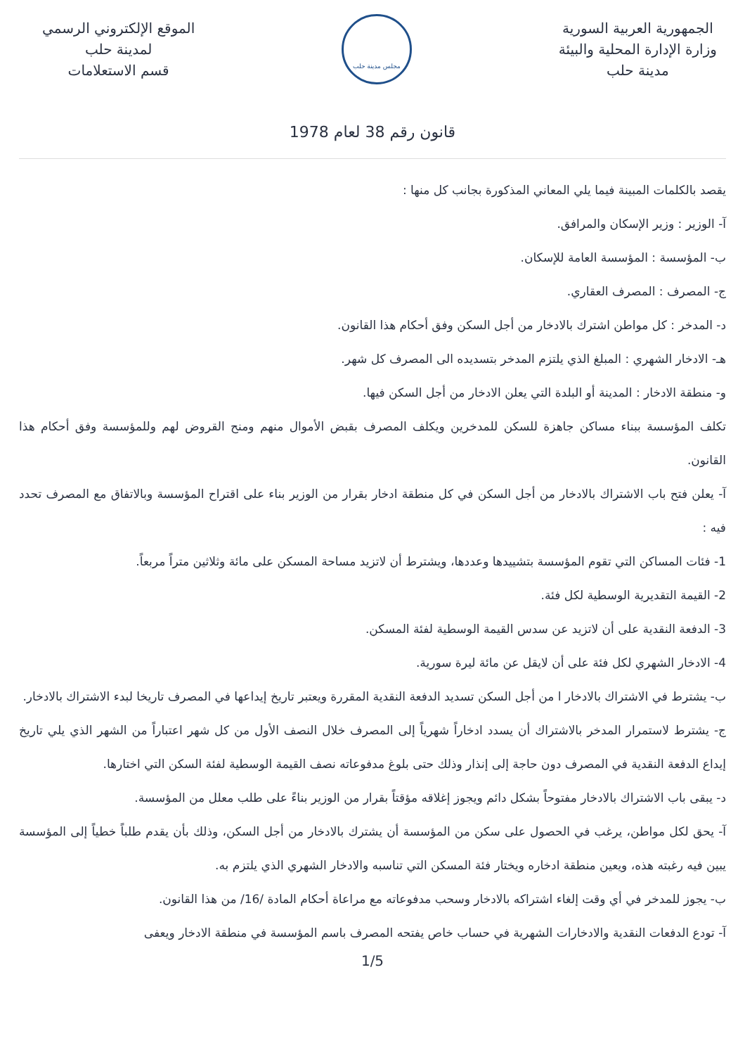الجمهورية العربية السورية
وزارة الإدارة المحلية والبيئة
مدينة حلب
مجلس مدينة حلب
الموقع الإلكتروني الرسمي
لمدينة حلب
قسم الاستعلامات
قانون رقم 38 لعام 1978
يقصد بالكلمات المبينة فيما يلي المعاني المذكورة بجانب كل منها :
آ- الوزير : وزير الإسكان والمرافق.
ب- المؤسسة : المؤسسة العامة للإسكان.
ج- المصرف : المصرف العقاري.
د- المدخر : كل مواطن اشترك بالادخار من أجل السكن وفق أحكام هذا القانون.
هـ- الادخار الشهري : المبلغ الذي يلتزم المدخر بتسديده الى المصرف كل شهر.
و- منطقة الادخار : المدينة أو البلدة التي يعلن الادخار من أجل السكن فيها.
تكلف المؤسسة ببناء مساكن جاهزة للسكن للمدخرين ويكلف المصرف بقبض الأموال منهم ومنح القروض لهم وللمؤسسة وفق أحكام هذا القانون.
آ- يعلن فتح باب الاشتراك بالادخار من أجل السكن في كل منطقة ادخار بقرار من الوزير بناء على اقتراح المؤسسة وبالاتفاق مع المصرف تحدد فيه :
1- فئات المساكن التي تقوم المؤسسة بتشييدها وعددها، ويشترط أن لاتزيد مساحة المسكن على مائة وثلاثين متراً مربعاً.
2- القيمة التقديرية الوسطية لكل فئة.
3- الدفعة النقدية على أن لاتزيد عن سدس القيمة الوسطية لفئة المسكن.
4- الادخار الشهري لكل فئة على أن لايقل عن مائة ليرة سورية.
ب- يشترط في الاشتراك بالادخار ا من أجل السكن تسديد الدفعة النقدية المقررة ويعتبر تاريخ إيداعها في المصرف تاريخا لبدء الاشتراك بالادخار.
ج- يشترط لاستمرار المدخر بالاشتراك أن يسدد ادخاراً شهرياً إلى المصرف خلال النصف الأول من كل شهر اعتباراً من الشهر الذي يلي تاريخ إيداع الدفعة النقدية في المصرف دون حاجة إلى إنذار وذلك حتى بلوغ مدفوعاته نصف القيمة الوسطية لفئة السكن التي اختارها.
د- يبقى باب الاشتراك بالادخار مفتوحاً بشكل دائم ويجوز إغلاقه مؤقتاً بقرار من الوزير بناءً على طلب معلل من المؤسسة.
آ- يحق لكل مواطن، يرغب في الحصول على سكن من المؤسسة أن يشترك بالادخار من أجل السكن، وذلك بأن يقدم طلباً خطياً إلى المؤسسة يبين فيه رغبته هذه، ويعين منطقة ادخاره ويختار فئة المسكن التي تناسبه والادخار الشهري الذي يلتزم به.
ب- يجوز للمدخر في أي وقت إلغاء اشتراكه بالادخار وسحب مدفوعاته مع مراعاة أحكام المادة /16/ من هذا القانون.
آ- تودع الدفعات النقدية والادخارات الشهرية في حساب خاص يفتحه المصرف باسم المؤسسة في منطقة الادخار ويعفى
1/5